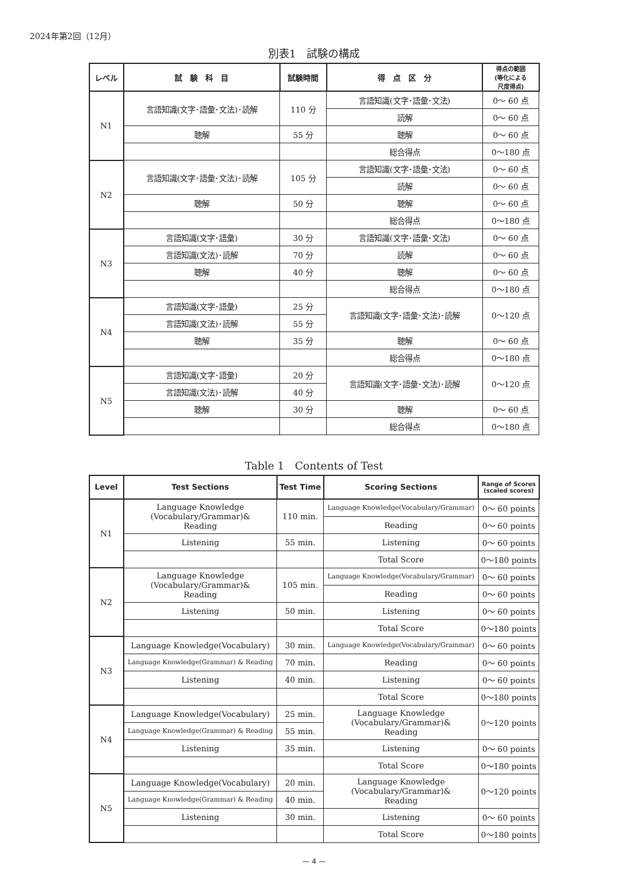2024年第2回（12月）
別表1　試験の構成
| レベル | 試 験 科 目 | 試験時間 | 得 点 区 分 | 得点の範囲 (等化による 尺度得点) |
| --- | --- | --- | --- | --- |
| N1 | 言語知識(文字･語彙･文法)･読解 | 110 分 | 言語知識(文字･語彙･文法) | 0～ 60 点 |
| | | | 読解 | 0～ 60 点 |
| | 聴解 | 55 分 | 聴解 | 0～ 60 点 |
| | | | 総合得点 | 0～180 点 |
| N2 | 言語知識(文字･語彙･文法)･読解 | 105 分 | 言語知識(文字･語彙･文法) | 0～ 60 点 |
| | | | 読解 | 0～ 60 点 |
| | 聴解 | 50 分 | 聴解 | 0～ 60 点 |
| | | | 総合得点 | 0～180 点 |
| N3 | 言語知識(文字･語彙) | 30 分 | 言語知識(文字･語彙･文法) | 0～ 60 点 |
| | 言語知識(文法)･読解 | 70 分 | 読解 | 0～ 60 点 |
| | 聴解 | 40 分 | 聴解 | 0～ 60 点 |
| | | | 総合得点 | 0～180 点 |
| N4 | 言語知識(文字･語彙) | 25 分 | 言語知識(文字･語彙･文法)･読解 | 0～120 点 |
| | 言語知識(文法)･読解 | 55 分 | | |
| | 聴解 | 35 分 | 聴解 | 0～ 60 点 |
| | | | 総合得点 | 0～180 点 |
| N5 | 言語知識(文字･語彙) | 20 分 | 言語知識(文字･語彙･文法)･読解 | 0～120 点 |
| | 言語知識(文法)･読解 | 40 分 | | |
| | 聴解 | 30 分 | 聴解 | 0～ 60 点 |
| | | | 総合得点 | 0～180 点 |
Table 1　Contents of Test
| Level | Test Sections | Test Time | Scoring Sections | Range of Scores (scaled scores) |
| --- | --- | --- | --- | --- |
| N1 | Language Knowledge (Vocabulary/Grammar)& Reading | 110 min. | Language Knowledge(Vocabulary/Grammar) | 0～ 60 points |
| | | | Reading | 0～ 60 points |
| | Listening | 55 min. | Listening | 0～ 60 points |
| | | | Total Score | 0～180 points |
| N2 | Language Knowledge (Vocabulary/Grammar)& Reading | 105 min. | Language Knowledge(Vocabulary/Grammar) | 0～ 60 points |
| | | | Reading | 0～ 60 points |
| | Listening | 50 min. | Listening | 0～ 60 points |
| | | | Total Score | 0～180 points |
| N3 | Language Knowledge(Vocabulary) | 30 min. | Language Knowledge(Vocabulary/Grammar) | 0～ 60 points |
| | Language Knowledge(Grammar) & Reading | 70 min. | Reading | 0～ 60 points |
| | Listening | 40 min. | Listening | 0～ 60 points |
| | | | Total Score | 0～180 points |
| N4 | Language Knowledge(Vocabulary) | 25 min. | Language Knowledge (Vocabulary/Grammar)& Reading | 0～120 points |
| | Language Knowledge(Grammar) & Reading | 55 min. | | |
| | Listening | 35 min. | Listening | 0～ 60 points |
| | | | Total Score | 0～180 points |
| N5 | Language Knowledge(Vocabulary) | 20 min. | Language Knowledge (Vocabulary/Grammar)& Reading | 0～120 points |
| | Language Knowledge(Grammar) & Reading | 40 min. | | |
| | Listening | 30 min. | Listening | 0～ 60 points |
| | | | Total Score | 0～180 points |
— 4 —